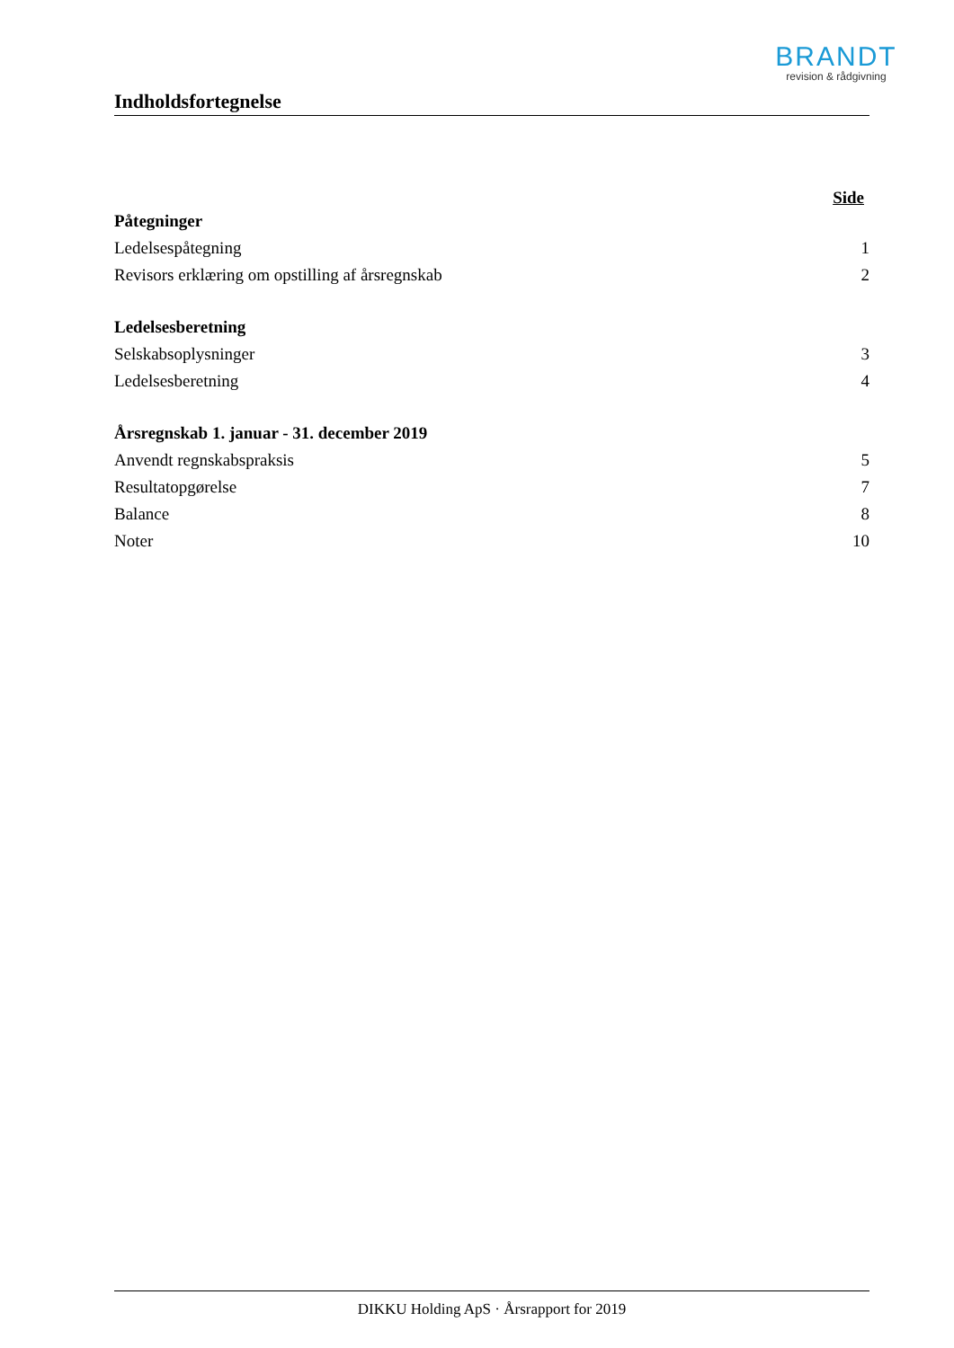BRANDT
revision & rådgivning
Indholdsfortegnelse
Side
| Påtegninger | |
| Ledelsespåtegning | 1 |
| Revisors erklæring om opstilling af årsregnskab | 2 |
| Ledelsesberetning | |
| Selskabsoplysninger | 3 |
| Ledelsesberetning | 4 |
| Årsregnskab 1. januar - 31. december 2019 | |
| Anvendt regnskabspraksis | 5 |
| Resultatopgørelse | 7 |
| Balance | 8 |
| Noter | 10 |
DIKKU Holding ApS · Årsrapport for 2019